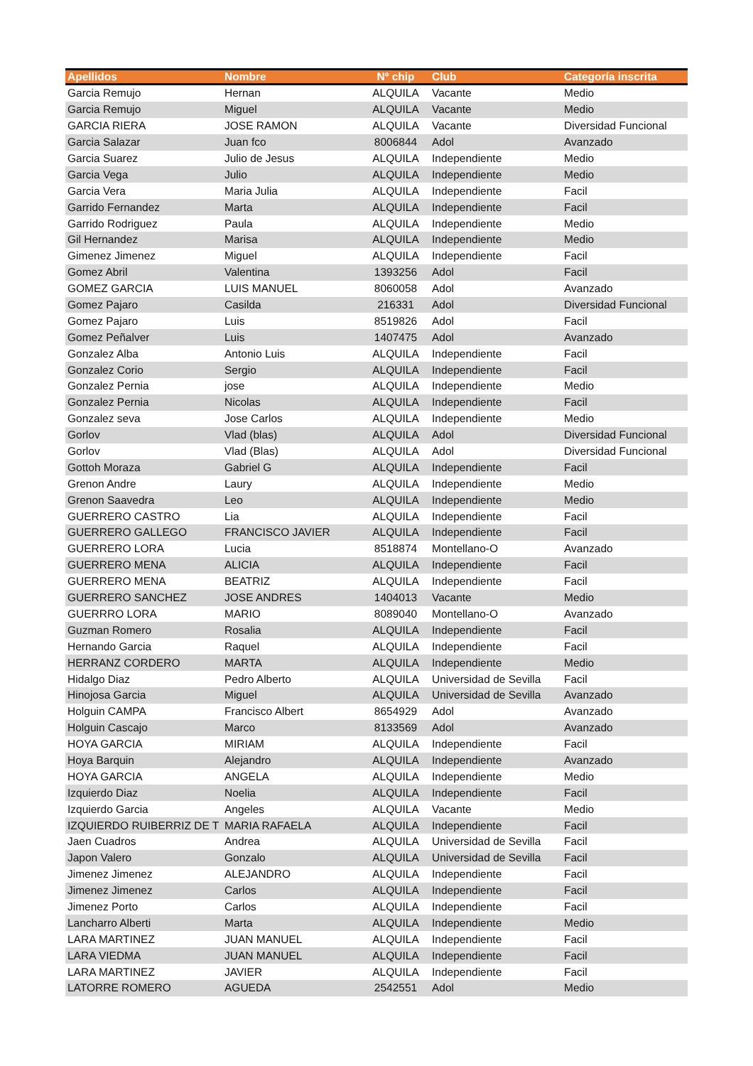| Apellidos | Nombre | Nº chip | Club | Categoría inscrita |
| --- | --- | --- | --- | --- |
| Garcia Remujo | Hernan | ALQUILA | Vacante | Medio |
| Garcia Remujo | Miguel | ALQUILA | Vacante | Medio |
| GARCIA RIERA | JOSE RAMON | ALQUILA | Vacante | Diversidad Funcional |
| Garcia Salazar | Juan fco | 8006844 | Adol | Avanzado |
| Garcia Suarez | Julio de Jesus | ALQUILA | Independiente | Medio |
| Garcia Vega | Julio | ALQUILA | Independiente | Medio |
| Garcia Vera | Maria Julia | ALQUILA | Independiente | Facil |
| Garrido Fernandez | Marta | ALQUILA | Independiente | Facil |
| Garrido Rodriguez | Paula | ALQUILA | Independiente | Medio |
| Gil Hernandez | Marisa | ALQUILA | Independiente | Medio |
| Gimenez Jimenez | Miguel | ALQUILA | Independiente | Facil |
| Gomez Abril | Valentina | 1393256 | Adol | Facil |
| GOMEZ GARCIA | LUIS MANUEL | 8060058 | Adol | Avanzado |
| Gomez Pajaro | Casilda | 216331 | Adol | Diversidad Funcional |
| Gomez Pajaro | Luis | 8519826 | Adol | Facil |
| Gomez Peñalver | Luis | 1407475 | Adol | Avanzado |
| Gonzalez Alba | Antonio Luis | ALQUILA | Independiente | Facil |
| Gonzalez Corio | Sergio | ALQUILA | Independiente | Facil |
| Gonzalez Pernia | jose | ALQUILA | Independiente | Medio |
| Gonzalez Pernia | Nicolas | ALQUILA | Independiente | Facil |
| Gonzalez seva | Jose Carlos | ALQUILA | Independiente | Medio |
| Gorlov | Vlad (blas) | ALQUILA | Adol | Diversidad Funcional |
| Gorlov | Vlad (Blas) | ALQUILA | Adol | Diversidad Funcional |
| Gottoh Moraza | Gabriel G | ALQUILA | Independiente | Facil |
| Grenon Andre | Laury | ALQUILA | Independiente | Medio |
| Grenon Saavedra | Leo | ALQUILA | Independiente | Medio |
| GUERRERO CASTRO | Lia | ALQUILA | Independiente | Facil |
| GUERRERO GALLEGO | FRANCISCO JAVIER | ALQUILA | Independiente | Facil |
| GUERRERO LORA | Lucia | 8518874 | Montellano-O | Avanzado |
| GUERRERO MENA | ALICIA | ALQUILA | Independiente | Facil |
| GUERRERO MENA | BEATRIZ | ALQUILA | Independiente | Facil |
| GUERRERO SANCHEZ | JOSE ANDRES | 1404013 | Vacante | Medio |
| GUERRRO LORA | MARIO | 8089040 | Montellano-O | Avanzado |
| Guzman Romero | Rosalia | ALQUILA | Independiente | Facil |
| Hernando Garcia | Raquel | ALQUILA | Independiente | Facil |
| HERRANZ CORDERO | MARTA | ALQUILA | Independiente | Medio |
| Hidalgo Diaz | Pedro Alberto | ALQUILA | Universidad de Sevilla | Facil |
| Hinojosa Garcia | Miguel | ALQUILA | Universidad de Sevilla | Avanzado |
| Holguin CAMPA | Francisco Albert | 8654929 | Adol | Avanzado |
| Holguin Cascajo | Marco | 8133569 | Adol | Avanzado |
| HOYA GARCIA | MIRIAM | ALQUILA | Independiente | Facil |
| Hoya Barquin | Alejandro | ALQUILA | Independiente | Avanzado |
| HOYA GARCIA | ANGELA | ALQUILA | Independiente | Medio |
| Izquierdo Diaz | Noelia | ALQUILA | Independiente | Facil |
| Izquierdo Garcia | Angeles | ALQUILA | Vacante | Medio |
| IZQUIERDO RUIBERRIZ DE T | MARIA RAFAELA | ALQUILA | Independiente | Facil |
| Jaen Cuadros | Andrea | ALQUILA | Universidad de Sevilla | Facil |
| Japon Valero | Gonzalo | ALQUILA | Universidad de Sevilla | Facil |
| Jimenez Jimenez | ALEJANDRO | ALQUILA | Independiente | Facil |
| Jimenez Jimenez | Carlos | ALQUILA | Independiente | Facil |
| Jimenez Porto | Carlos | ALQUILA | Independiente | Facil |
| Lancharro Alberti | Marta | ALQUILA | Independiente | Medio |
| LARA MARTINEZ | JUAN MANUEL | ALQUILA | Independiente | Facil |
| LARA VIEDMA | JUAN MANUEL | ALQUILA | Independiente | Facil |
| LARA MARTINEZ | JAVIER | ALQUILA | Independiente | Facil |
| LATORRE ROMERO | AGUEDA | 2542551 | Adol | Medio |